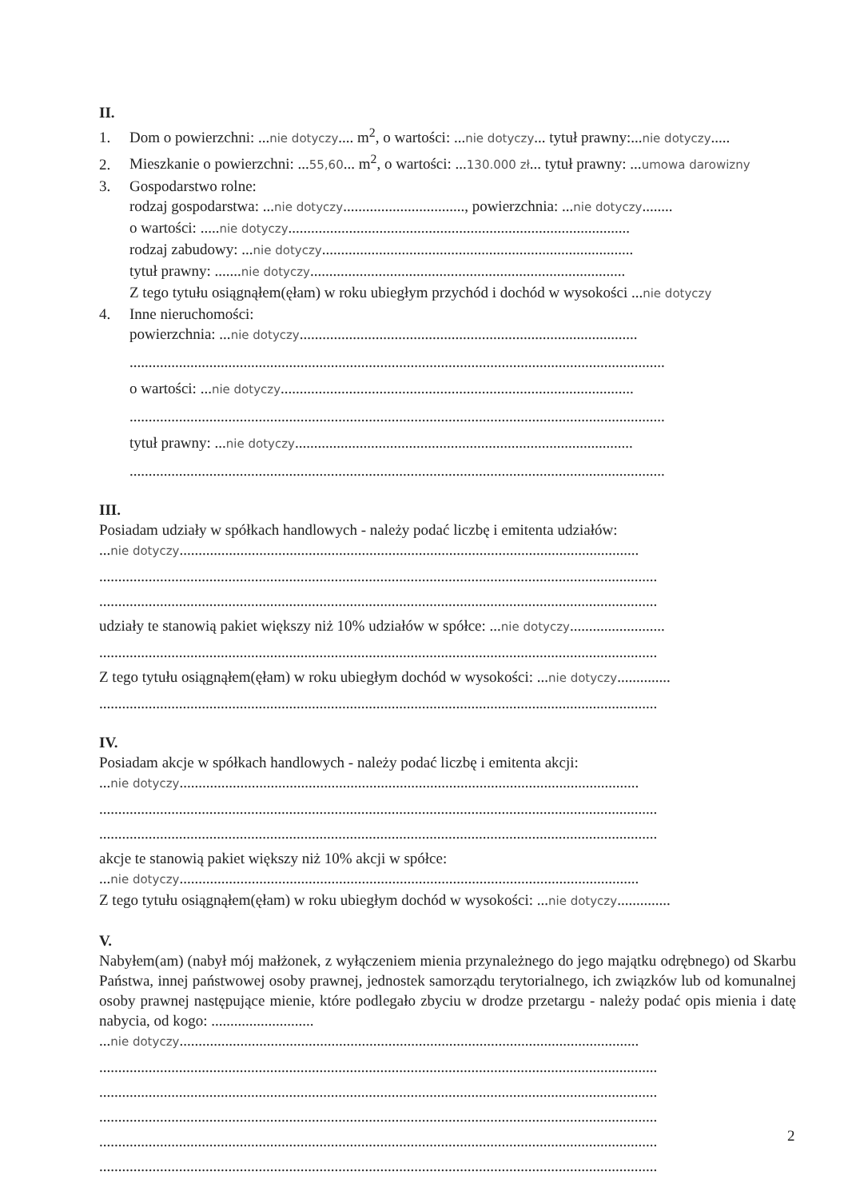II.
1. Dom o powierzchni: ...nie dotyczy.... m<sup>2</sup>, o wartości: ...nie dotyczy... tytuł prawny:...nie dotyczy.....
2. Mieszkanie o powierzchni: ...55,60... m<sup>2</sup>, o wartości: ...130.000 zł... tytuł prawny: ...umowa darowizny
3. Gospodarstwo rolne:
rodzaj gospodarstwa: ...nie dotyczy................................, powierzchnia: ...nie dotyczy........
o wartości: .....nie dotyczy..........................................................................................
rodzaj zabudowy: ...nie dotyczy..................................................................................
tytuł prawny: .......nie dotyczy...................................................................................
Z tego tytułu osiągnąłem(ęłam) w roku ubiegłym przychód i dochód w wysokości ...nie dotyczy
4. Inne nieruchomości:
powierzchnia: ...nie dotyczy.........................................................................................
.............................................................................................................................................
o wartości: ...nie dotyczy.............................................................................................
.............................................................................................................................................
tytuł prawny: ...nie dotyczy.........................................................................................
.............................................................................................................................................
III.
Posiadam udziały w spółkach handlowych - należy podać liczbę i emitenta udziałów:
...nie dotyczy.........................................................................................................................
...................................................................................................................................................
...................................................................................................................................................
udziały te stanowią pakiet większy niż 10% udziałów w spółce: ...nie dotyczy.........................
...................................................................................................................................................
Z tego tytułu osiągnąłem(ęłam) w roku ubiegłym dochód w wysokości: ...nie dotyczy..............
...................................................................................................................................................
IV.
Posiadam akcje w spółkach handlowych - należy podać liczbę i emitenta akcji:
...nie dotyczy.........................................................................................................................
...................................................................................................................................................
...................................................................................................................................................
akcje te stanowią pakiet większy niż 10% akcji w spółce:
...nie dotyczy.........................................................................................................................
Z tego tytułu osiągnąłem(ęłam) w roku ubiegłym dochód w wysokości: ...nie dotyczy..............
V.
Nabyłem(am) (nabył mój małżonek, z wyłączeniem mienia przynależnego do jego majątku odrębnego) od Skarbu Państwa, innej państwowej osoby prawnej, jednostek samorządu terytorialnego, ich związków lub od komunalnej osoby prawnej następujące mienie, które podlegało zbyciu w drodze przetargu - należy podać opis mienia i datę nabycia, od kogo: ...........................
...nie dotyczy.........................................................................................................................
...................................................................................................................................................
...................................................................................................................................................
...................................................................................................................................................
...................................................................................................................................................
...................................................................................................................................................
2